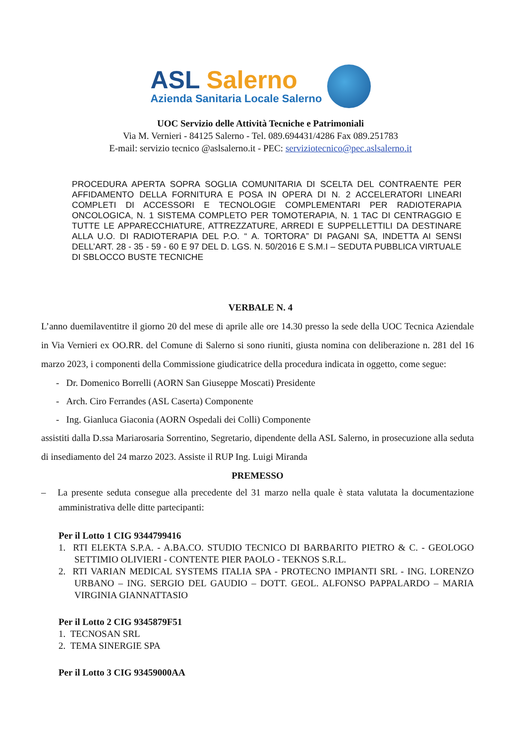ASL Salerno
Azienda Sanitaria Locale Salerno
UOC Servizio delle Attività Tecniche e Patrimoniali
Via M. Vernieri - 84125 Salerno - Tel. 089.694431/4286 Fax 089.251783
E-mail: servizio tecnico @aslsalerno.it - PEC: serviziotecnico@pec.aslsalerno.it
PROCEDURA APERTA SOPRA SOGLIA COMUNITARIA DI SCELTA DEL CONTRAENTE PER AFFIDAMENTO DELLA FORNITURA E POSA IN OPERA DI N. 2 ACCELERATORI LINEARI COMPLETI DI ACCESSORI E TECNOLOGIE COMPLEMENTARI PER RADIOTERAPIA ONCOLOGICA, N. 1 SISTEMA COMPLETO PER TOMOTERAPIA, N. 1 TAC DI CENTRAGGIO E TUTTE LE APPARECCHIATURE, ATTREZZATURE, ARREDI E SUPPELLETTILI DA DESTINARE ALLA U.O. DI RADIOTERAPIA DEL P.O. “ A. TORTORA” DI PAGANI SA, INDETTA AI SENSI DELL’ART. 28 - 35 - 59 - 60 E 97 DEL D. LGS. N. 50/2016 E S.M.I – SEDUTA PUBBLICA VIRTUALE DI SBLOCCO BUSTE TECNICHE
VERBALE N. 4
L’anno duemilaventitre il giorno 20 del mese di aprile alle ore 14.30 presso la sede della UOC Tecnica Aziendale in Via Vernieri ex OO.RR. del Comune di Salerno si sono riuniti, giusta nomina con deliberazione n. 281 del 16 marzo 2023, i componenti della Commissione giudicatrice della procedura indicata in oggetto, come segue:
- Dr. Domenico Borrelli (AORN San Giuseppe Moscati) Presidente
- Arch. Ciro Ferrandes (ASL Caserta) Componente
- Ing. Gianluca Giaconia (AORN Ospedali dei Colli) Componente
assistiti dalla D.ssa Mariarosaria Sorrentino, Segretario, dipendente della ASL Salerno, in prosecuzione alla seduta di insediamento del 24 marzo 2023. Assiste il RUP Ing. Luigi Miranda
PREMESSO
– La presente seduta consegue alla precedente del 31 marzo nella quale è stata valutata la documentazione amministrativa delle ditte partecipanti:
Per il Lotto 1 CIG 9344799416
1. RTI ELEKTA S.P.A. - A.BA.CO. STUDIO TECNICO DI BARBARITO PIETRO & C. - GEOLOGO SETTIMIO OLIVIERI - CONTENTE PIER PAOLO - TEKNOS S.R.L.
2. RTI VARIAN MEDICAL SYSTEMS ITALIA SPA - PROTECNO IMPIANTI SRL - ING. LORENZO URBANO – ING. SERGIO DEL GAUDIO – DOTT. GEOL. ALFONSO PAPPALARDO – MARIA VIRGINIA GIANNATTASIO
Per il Lotto 2 CIG 9345879F51
1. TECNOSAN SRL
2. TEMA SINERGIE SPA
Per il Lotto 3 CIG 93459000AA